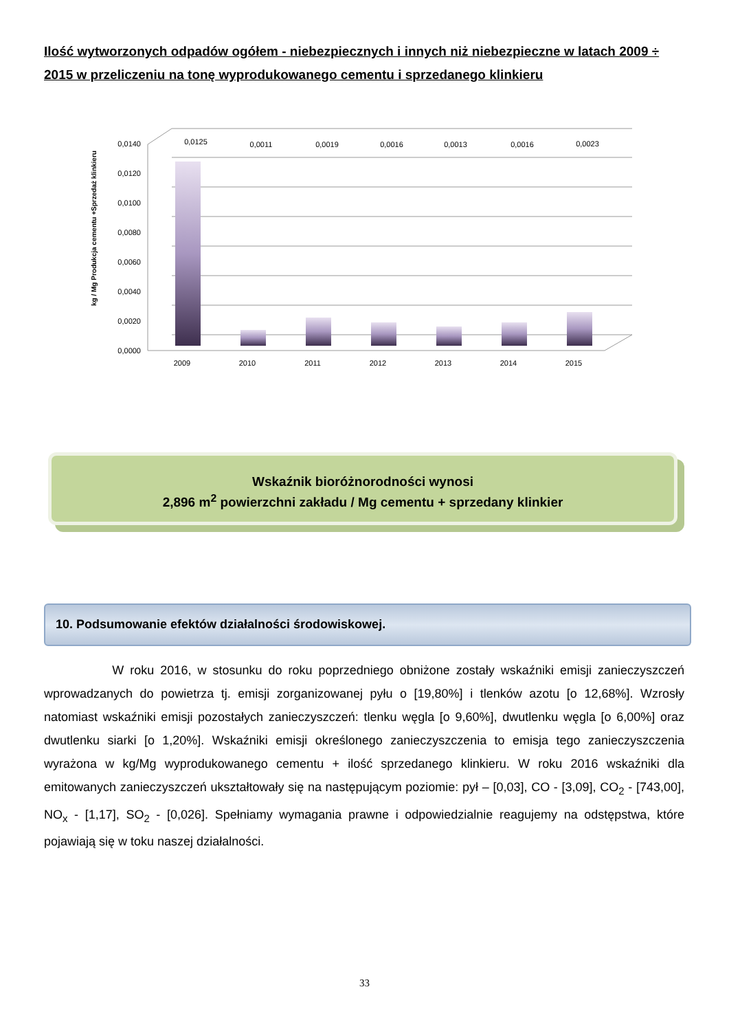Ilość wytworzonych odpadów ogółem - niebezpiecznych i innych niż niebezpieczne w latach 2009 ÷ 2015 w przeliczeniu na tonę wyprodukowanego cementu i sprzedanego klinkieru
kg / Mg Produkcja cementu +Sprzedaż klinkieru
0,0000
0,0020
0,0040
0,0060
0,0080
0,0100
0,0120
0,0140
0,0125
0,0011
0,0019
0,0016
0,0013
0,0016
0,0023
2009
2010
2011
2012
2013
2014
2015
Wskaźnik bioróżnorodności wynosi
2,896 m<sup>2</sup> powierzchni zakładu / Mg cementu + sprzedany klinkier
10. Podsumowanie efektów działalności środowiskowej.
W roku 2016, w stosunku do roku poprzedniego obniżone zostały wskaźniki emisji zanieczyszczeń wprowadzanych do powietrza tj. emisji zorganizowanej pyłu o [19,80%] i tlenków azotu [o 12,68%]. Wzrosły natomiast wskaźniki emisji pozostałych zanieczyszczeń: tlenku węgla [o 9,60%], dwutlenku węgla [o 6,00%] oraz dwutlenku siarki [o 1,20%]. Wskaźniki emisji określonego zanieczyszczenia to emisja tego zanieczyszczenia wyrażona w kg/Mg wyprodukowanego cementu + ilość sprzedanego klinkieru. W roku 2016 wskaźniki dla emitowanych zanieczyszczeń ukształtowały się na następującym poziomie: pył – [0,03], CO - [3,09], CO<sub>2</sub> - [743,00], NO<sub>x</sub> - [1,17], SO<sub>2</sub> - [0,026]. Spełniamy wymagania prawne i odpowiedzialnie reagujemy na odstępstwa, które pojawiają się w toku naszej działalności.
33